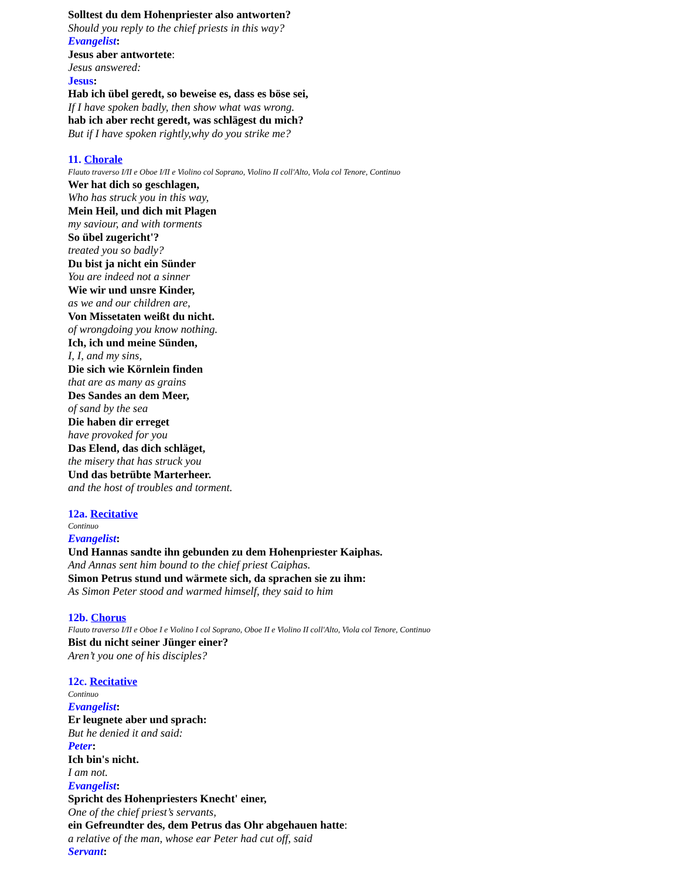Solltest du dem Hohenpriester also antworten?
Should you reply to the chief priests in this way?
Evangelist:
Jesus aber antwortete:
Jesus answered:
Jesus:
Hab ich übel geredt, so beweise es, dass es böse sei,
If I have spoken badly, then show what was wrong.
hab ich aber recht geredt, was schlägest du mich?
But if I have spoken rightly,why do you strike me?
11. Chorale
Flauto traverso I/II e Oboe I/II e Violino col Soprano, Violino II coll'Alto, Viola col Tenore, Continuo
Wer hat dich so geschlagen,
Who has struck you in this way,
Mein Heil, und dich mit Plagen
my saviour, and with torments
So übel zugericht'?
treated you so badly?
Du bist ja nicht ein Sünder
You are indeed not a sinner
Wie wir und unsre Kinder,
as we and our children are,
Von Missetaten weißt du nicht.
of wrongdoing you know nothing.
Ich, ich und meine Sünden,
I, I, and my sins,
Die sich wie Körnlein finden
that are as many as grains
Des Sandes an dem Meer,
of sand by the sea
Die haben dir erreget
have provoked for you
Das Elend, das dich schläget,
the misery that has struck you
Und das betrübte Marterheer.
and the host of troubles and torment.
12a. Recitative
Continuo
Evangelist:
Und Hannas sandte ihn gebunden zu dem Hohenpriester Kaiphas.
And Annas sent him bound to the chief priest Caiphas.
Simon Petrus stund und wärmete sich, da sprachen sie zu ihm:
As Simon Peter stood and warmed himself, they said to him
12b. Chorus
Flauto traverso I/II e Oboe I e Violino I col Soprano, Oboe II e Violino II coll'Alto, Viola col Tenore, Continuo
Bist du nicht seiner Jünger einer?
Aren’t you one of his disciples?
12c. Recitative
Continuo
Evangelist:
Er leugnete aber und sprach:
But he denied it and said:
Peter:
Ich bin's nicht.
I am not.
Evangelist:
Spricht des Hohenpriesters Knecht' einer,
One of the chief priest’s servants,
ein Gefreundter des, dem Petrus das Ohr abgehauen hatte:
a relative of the man, whose ear Peter had cut off, said
Servant: